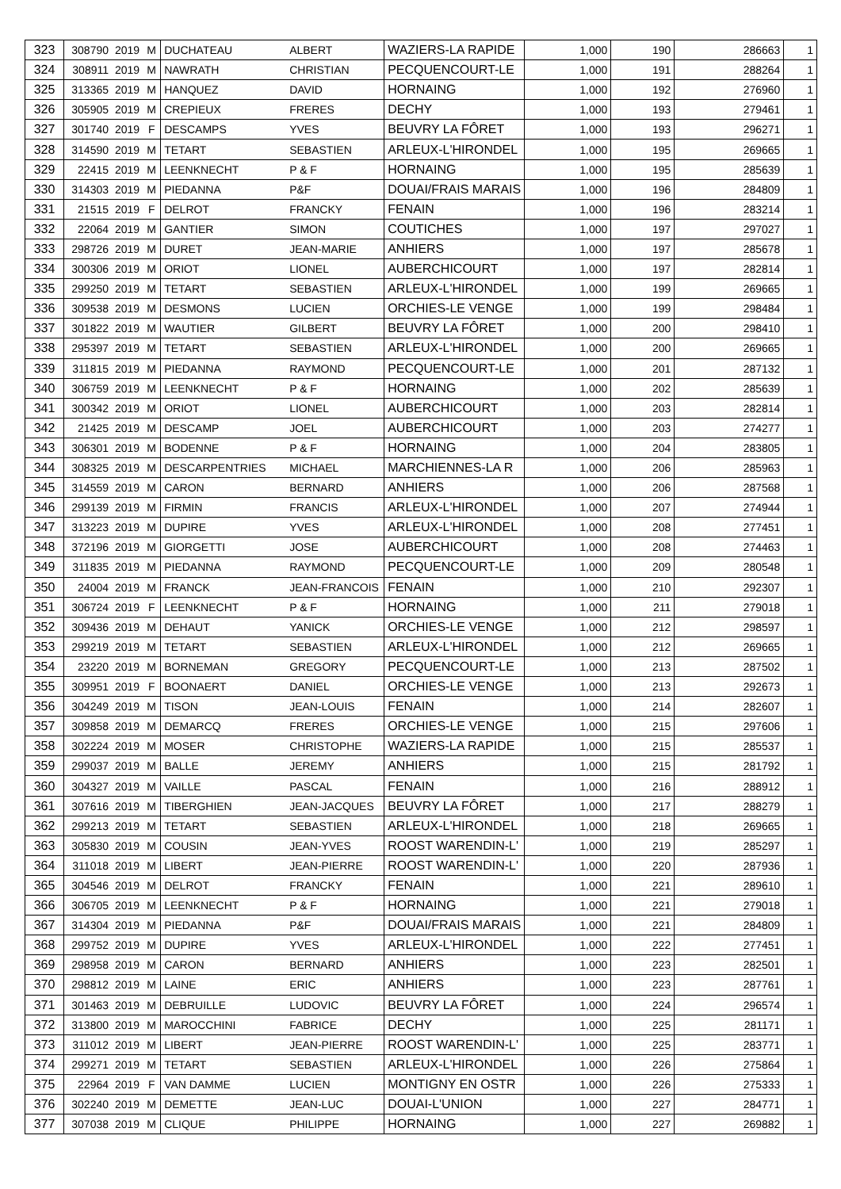| 323 | 308790 | 2019 | M | DUCHATEAU | ALBERT | WAZIERS-LA RAPIDE | 1,000 | 190 | 286663 | 1 |
| 324 | 308911 | 2019 | M | NAWRATH | CHRISTIAN | PECQUENCOURT-LE | 1,000 | 191 | 288264 | 1 |
| 325 | 313365 | 2019 | M | HANQUEZ | DAVID | HORNAING | 1,000 | 192 | 276960 | 1 |
| 326 | 305905 | 2019 | M | CREPIEUX | FRERES | DECHY | 1,000 | 193 | 279461 | 1 |
| 327 | 301740 | 2019 | F | DESCAMPS | YVES | BEUVRY LA FÔRET | 1,000 | 193 | 296271 | 1 |
| 328 | 314590 | 2019 | M | TETART | SEBASTIEN | ARLEUX-L'HIRONDEL | 1,000 | 195 | 269665 | 1 |
| 329 | 22415 | 2019 | M | LEENKNECHT | P & F | HORNAING | 1,000 | 195 | 285639 | 1 |
| 330 | 314303 | 2019 | M | PIEDANNA | P&F | DOUAI/FRAIS MARAIS | 1,000 | 196 | 284809 | 1 |
| 331 | 21515 | 2019 | F | DELROT | FRANCKY | FENAIN | 1,000 | 196 | 283214 | 1 |
| 332 | 22064 | 2019 | M | GANTIER | SIMON | COUTICHES | 1,000 | 197 | 297027 | 1 |
| 333 | 298726 | 2019 | M | DURET | JEAN-MARIE | ANHIERS | 1,000 | 197 | 285678 | 1 |
| 334 | 300306 | 2019 | M | ORIOT | LIONEL | AUBERCHICOURT | 1,000 | 197 | 282814 | 1 |
| 335 | 299250 | 2019 | M | TETART | SEBASTIEN | ARLEUX-L'HIRONDEL | 1,000 | 199 | 269665 | 1 |
| 336 | 309538 | 2019 | M | DESMONS | LUCIEN | ORCHIES-LE VENGE | 1,000 | 199 | 298484 | 1 |
| 337 | 301822 | 2019 | M | WAUTIER | GILBERT | BEUVRY LA FÔRET | 1,000 | 200 | 298410 | 1 |
| 338 | 295397 | 2019 | M | TETART | SEBASTIEN | ARLEUX-L'HIRONDEL | 1,000 | 200 | 269665 | 1 |
| 339 | 311815 | 2019 | M | PIEDANNA | RAYMOND | PECQUENCOURT-LE | 1,000 | 201 | 287132 | 1 |
| 340 | 306759 | 2019 | M | LEENKNECHT | P & F | HORNAING | 1,000 | 202 | 285639 | 1 |
| 341 | 300342 | 2019 | M | ORIOT | LIONEL | AUBERCHICOURT | 1,000 | 203 | 282814 | 1 |
| 342 | 21425 | 2019 | M | DESCAMP | JOEL | AUBERCHICOURT | 1,000 | 203 | 274277 | 1 |
| 343 | 306301 | 2019 | M | BODENNE | P & F | HORNAING | 1,000 | 204 | 283805 | 1 |
| 344 | 308325 | 2019 | M | DESCARPENTRIES | MICHAEL | MARCHIENNES-LA R | 1,000 | 206 | 285963 | 1 |
| 345 | 314559 | 2019 | M | CARON | BERNARD | ANHIERS | 1,000 | 206 | 287568 | 1 |
| 346 | 299139 | 2019 | M | FIRMIN | FRANCIS | ARLEUX-L'HIRONDEL | 1,000 | 207 | 274944 | 1 |
| 347 | 313223 | 2019 | M | DUPIRE | YVES | ARLEUX-L'HIRONDEL | 1,000 | 208 | 277451 | 1 |
| 348 | 372196 | 2019 | M | GIORGETTI | JOSE | AUBERCHICOURT | 1,000 | 208 | 274463 | 1 |
| 349 | 311835 | 2019 | M | PIEDANNA | RAYMOND | PECQUENCOURT-LE | 1,000 | 209 | 280548 | 1 |
| 350 | 24004 | 2019 | M | FRANCK | JEAN-FRANCOIS | FENAIN | 1,000 | 210 | 292307 | 1 |
| 351 | 306724 | 2019 | F | LEENKNECHT | P & F | HORNAING | 1,000 | 211 | 279018 | 1 |
| 352 | 309436 | 2019 | M | DEHAUT | YANICK | ORCHIES-LE VENGE | 1,000 | 212 | 298597 | 1 |
| 353 | 299219 | 2019 | M | TETART | SEBASTIEN | ARLEUX-L'HIRONDEL | 1,000 | 212 | 269665 | 1 |
| 354 | 23220 | 2019 | M | BORNEMAN | GREGORY | PECQUENCOURT-LE | 1,000 | 213 | 287502 | 1 |
| 355 | 309951 | 2019 | F | BOONAERT | DANIEL | ORCHIES-LE VENGE | 1,000 | 213 | 292673 | 1 |
| 356 | 304249 | 2019 | M | TISON | JEAN-LOUIS | FENAIN | 1,000 | 214 | 282607 | 1 |
| 357 | 309858 | 2019 | M | DEMARCQ | FRERES | ORCHIES-LE VENGE | 1,000 | 215 | 297606 | 1 |
| 358 | 302224 | 2019 | M | MOSER | CHRISTOPHE | WAZIERS-LA RAPIDE | 1,000 | 215 | 285537 | 1 |
| 359 | 299037 | 2019 | M | BALLE | JEREMY | ANHIERS | 1,000 | 215 | 281792 | 1 |
| 360 | 304327 | 2019 | M | VAILLE | PASCAL | FENAIN | 1,000 | 216 | 288912 | 1 |
| 361 | 307616 | 2019 | M | TIBERGHIEN | JEAN-JACQUES | BEUVRY LA FÔRET | 1,000 | 217 | 288279 | 1 |
| 362 | 299213 | 2019 | M | TETART | SEBASTIEN | ARLEUX-L'HIRONDEL | 1,000 | 218 | 269665 | 1 |
| 363 | 305830 | 2019 | M | COUSIN | JEAN-YVES | ROOST WARENDIN-L' | 1,000 | 219 | 285297 | 1 |
| 364 | 311018 | 2019 | M | LIBERT | JEAN-PIERRE | ROOST WARENDIN-L' | 1,000 | 220 | 287936 | 1 |
| 365 | 304546 | 2019 | M | DELROT | FRANCKY | FENAIN | 1,000 | 221 | 289610 | 1 |
| 366 | 306705 | 2019 | M | LEENKNECHT | P & F | HORNAING | 1,000 | 221 | 279018 | 1 |
| 367 | 314304 | 2019 | M | PIEDANNA | P&F | DOUAI/FRAIS MARAIS | 1,000 | 221 | 284809 | 1 |
| 368 | 299752 | 2019 | M | DUPIRE | YVES | ARLEUX-L'HIRONDEL | 1,000 | 222 | 277451 | 1 |
| 369 | 298958 | 2019 | M | CARON | BERNARD | ANHIERS | 1,000 | 223 | 282501 | 1 |
| 370 | 298812 | 2019 | M | LAINE | ERIC | ANHIERS | 1,000 | 223 | 287761 | 1 |
| 371 | 301463 | 2019 | M | DEBRUILLE | LUDOVIC | BEUVRY LA FÔRET | 1,000 | 224 | 296574 | 1 |
| 372 | 313800 | 2019 | M | MAROCCHINI | FABRICE | DECHY | 1,000 | 225 | 281171 | 1 |
| 373 | 311012 | 2019 | M | LIBERT | JEAN-PIERRE | ROOST WARENDIN-L' | 1,000 | 225 | 283771 | 1 |
| 374 | 299271 | 2019 | M | TETART | SEBASTIEN | ARLEUX-L'HIRONDEL | 1,000 | 226 | 275864 | 1 |
| 375 | 22964 | 2019 | F | VAN DAMME | LUCIEN | MONTIGNY EN OSTR | 1,000 | 226 | 275333 | 1 |
| 376 | 302240 | 2019 | M | DEMETTE | JEAN-LUC | DOUAI-L'UNION | 1,000 | 227 | 284771 | 1 |
| 377 | 307038 | 2019 | M | CLIQUE | PHILIPPE | HORNAING | 1,000 | 227 | 269882 | 1 |